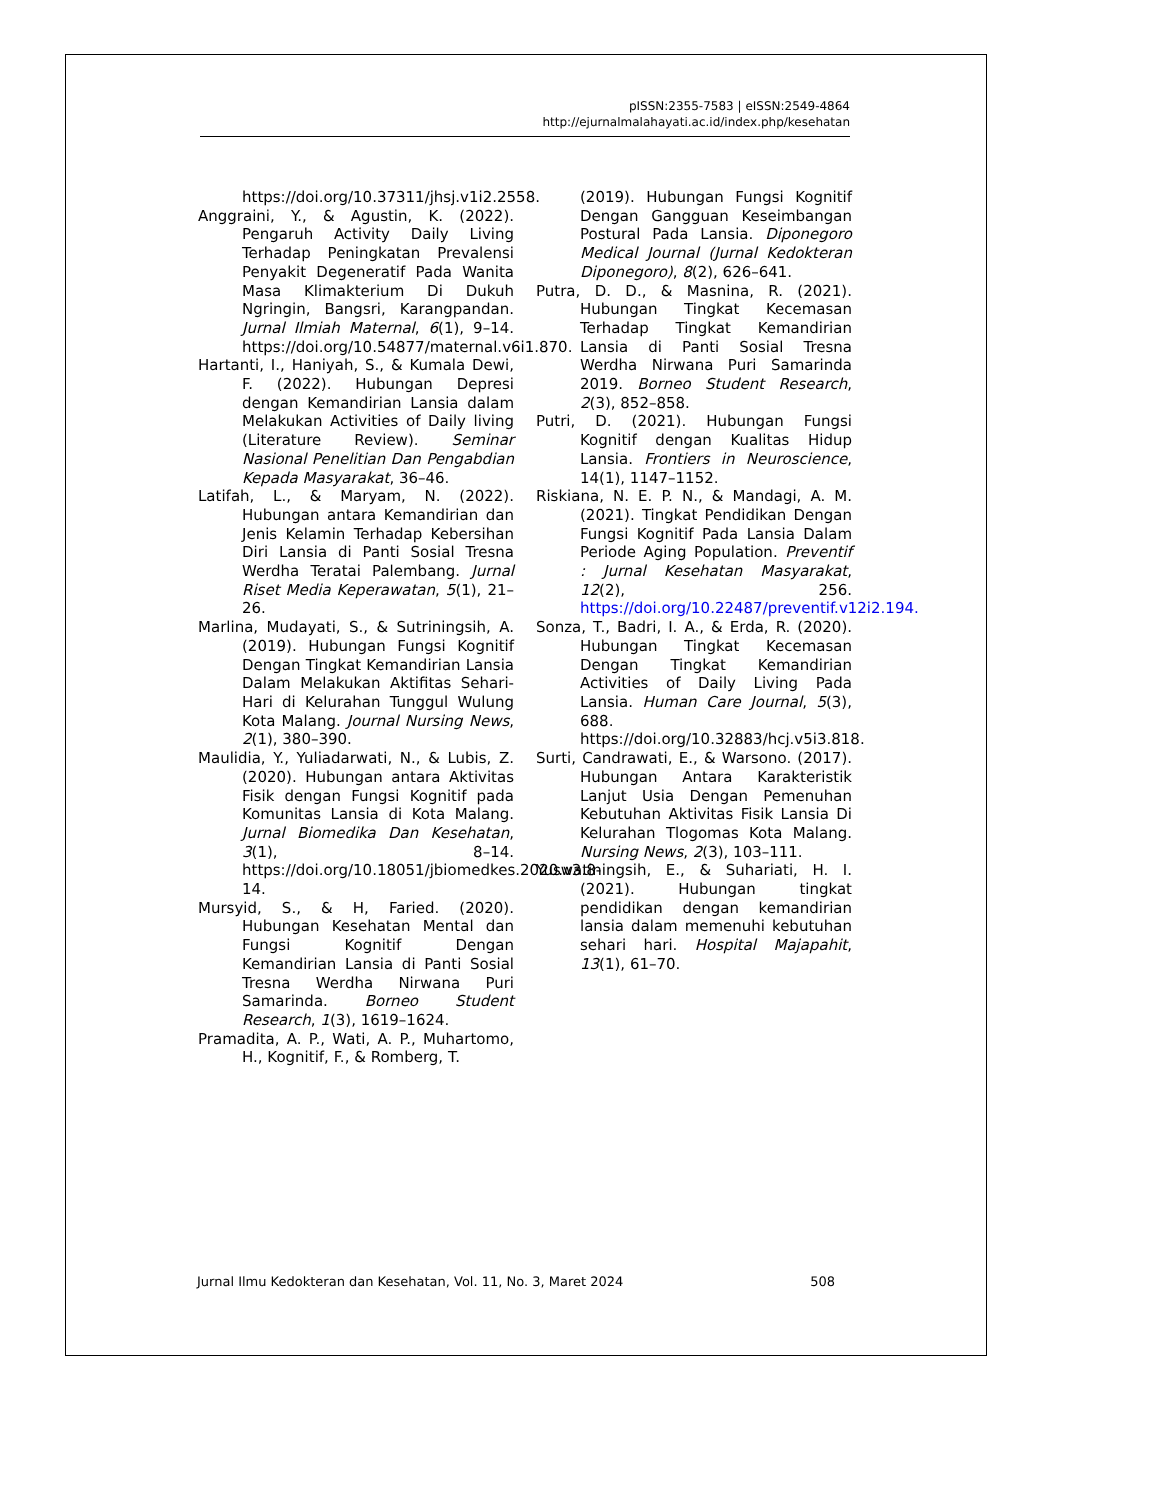pISSN:2355-7583 | eISSN:2549-4864
http://ejurnalmalahayati.ac.id/index.php/kesehatan
https://doi.org/10.37311/jhsj.v1i2.2558.
Anggraini, Y., & Agustin, K. (2022). Pengaruh Activity Daily Living Terhadap Peningkatan Prevalensi Penyakit Degeneratif Pada Wanita Masa Klimakterium Di Dukuh Ngringin, Bangsri, Karangpandan. Jurnal Ilmiah Maternal, 6(1), 9–14. https://doi.org/10.54877/maternal.v6i1.870.
Hartanti, I., Haniyah, S., & Kumala Dewi, F. (2022). Hubungan Depresi dengan Kemandirian Lansia dalam Melakukan Activities of Daily living (Literature Review). Seminar Nasional Penelitian Dan Pengabdian Kepada Masyarakat, 36–46.
Latifah, L., & Maryam, N. (2022). Hubungan antara Kemandirian dan Jenis Kelamin Terhadap Kebersihan Diri Lansia di Panti Sosial Tresna Werdha Teratai Palembang. Jurnal Riset Media Keperawatan, 5(1), 21–26.
Marlina, Mudayati, S., & Sutriningsih, A. (2019). Hubungan Fungsi Kognitif Dengan Tingkat Kemandirian Lansia Dalam Melakukan Aktifitas Sehari-Hari di Kelurahan Tunggul Wulung Kota Malang. Journal Nursing News, 2(1), 380–390.
Maulidia, Y., Yuliadarwati, N., & Lubis, Z. (2020). Hubungan antara Aktivitas Fisik dengan Fungsi Kognitif pada Komunitas Lansia di Kota Malang. Jurnal Biomedika Dan Kesehatan, 3(1), 8–14. https://doi.org/10.18051/jbiomedkes.2020.v3.8-14.
Mursyid, S., & H, Faried. (2020). Hubungan Kesehatan Mental dan Fungsi Kognitif Dengan Kemandirian Lansia di Panti Sosial Tresna Werdha Nirwana Puri Samarinda. Borneo Student Research, 1(3), 1619–1624.
Pramadita, A. P., Wati, A. P., Muhartomo, H., Kognitif, F., & Romberg, T.
(2019). Hubungan Fungsi Kognitif Dengan Gangguan Keseimbangan Postural Pada Lansia. Diponegoro Medical Journal (Jurnal Kedokteran Diponegoro), 8(2), 626–641.
Putra, D. D., & Masnina, R. (2021). Hubungan Tingkat Kecemasan Terhadap Tingkat Kemandirian Lansia di Panti Sosial Tresna Werdha Nirwana Puri Samarinda 2019. Borneo Student Research, 2(3), 852–858.
Putri, D. (2021). Hubungan Fungsi Kognitif dengan Kualitas Hidup Lansia. Frontiers in Neuroscience, 14(1), 1147–1152.
Riskiana, N. E. P. N., & Mandagi, A. M. (2021). Tingkat Pendidikan Dengan Fungsi Kognitif Pada Lansia Dalam Periode Aging Population. Preventif : Jurnal Kesehatan Masyarakat, 12(2), 256. https://doi.org/10.22487/preventif.v12i2.194.
Sonza, T., Badri, I. A., & Erda, R. (2020). Hubungan Tingkat Kecemasan Dengan Tingkat Kemandirian Activities of Daily Living Pada Lansia. Human Care Journal, 5(3), 688. https://doi.org/10.32883/hcj.v5i3.818.
Surti, Candrawati, E., & Warsono. (2017). Hubungan Antara Karakteristik Lanjut Usia Dengan Pemenuhan Kebutuhan Aktivitas Fisik Lansia Di Kelurahan Tlogomas Kota Malang. Nursing News, 2(3), 103–111.
Yuswatiningsih, E., & Suhariati, H. I. (2021). Hubungan tingkat pendidikan dengan kemandirian lansia dalam memenuhi kebutuhan sehari hari. Hospital Majapahit, 13(1), 61–70.
Jurnal Ilmu Kedokteran dan Kesehatan, Vol. 11, No. 3, Maret 2024 508